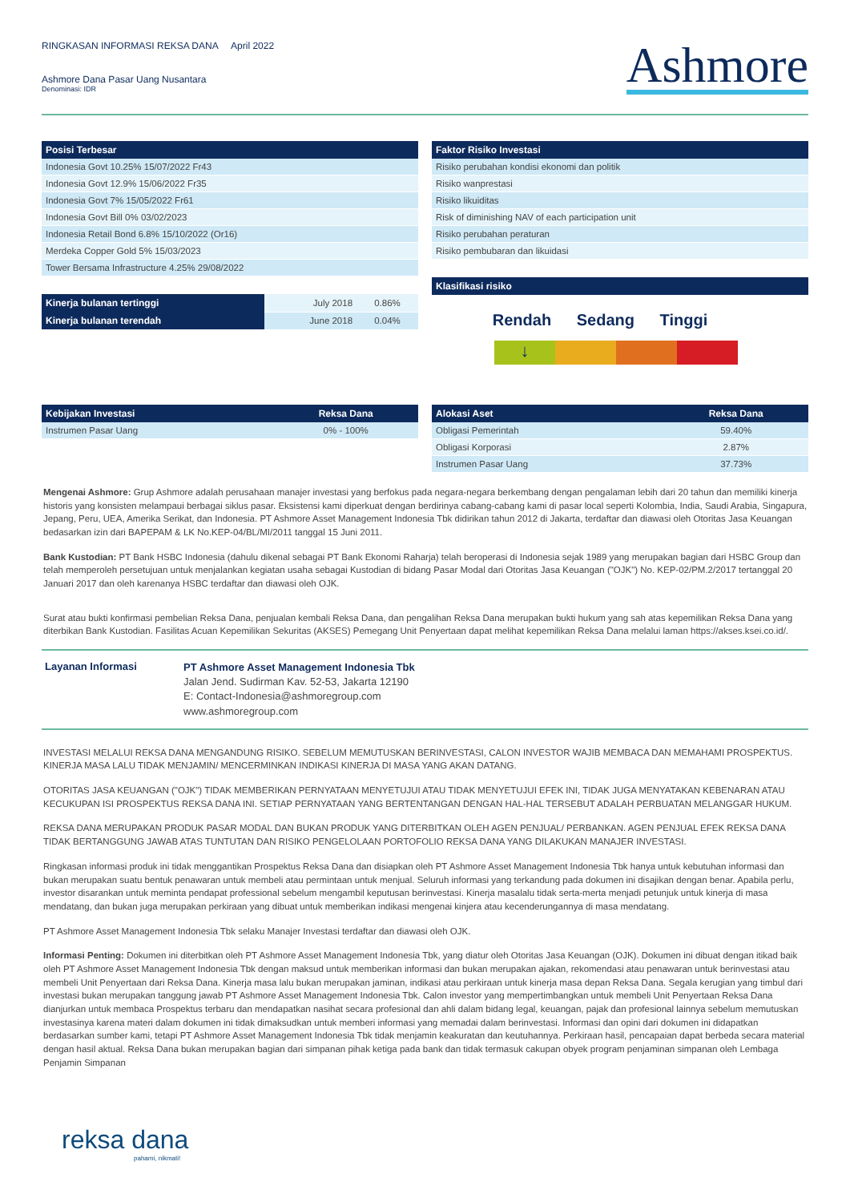RINGKASAN INFORMASI REKSA DANA April 2022
Ashmore Dana Pasar Uang Nusantara
Denominasi: IDR
Ashmore
| Posisi Terbesar |
| --- |
| Indonesia Govt 10.25% 15/07/2022 Fr43 |
| Indonesia Govt 12.9% 15/06/2022 Fr35 |
| Indonesia Govt 7% 15/05/2022 Fr61 |
| Indonesia Govt Bill 0% 03/02/2023 |
| Indonesia Retail Bond 6.8% 15/10/2022 (Or16) |
| Merdeka Copper Gold 5% 15/03/2023 |
| Tower Bersama Infrastructure 4.25% 29/08/2022 |
| Kinerja bulanan tertinggi | July 2018 | 0.86% |
| Kinerja bulanan terendah | June 2018 | 0.04% |
| Faktor Risiko Investasi |
| --- |
| Risiko perubahan kondisi ekonomi dan politik |
| Risiko wanprestasi |
| Risiko likuiditas |
| Risk of diminishing NAV of each participation unit |
| Risiko perubahan peraturan |
| Risiko pembubaran dan likuidasi |
| Klasifikasi risiko |
| --- |
Rendah Sedang Tinggi
↓
| Kebijakan Investasi | Reksa Dana |
| --- | --- |
| Instrumen Pasar Uang | 0% - 100% |
| Alokasi Aset | Reksa Dana |
| --- | --- |
| Obligasi Pemerintah | 59.40% |
| Obligasi Korporasi | 2.87% |
| Instrumen Pasar Uang | 37.73% |
Mengenai Ashmore: Grup Ashmore adalah perusahaan manajer investasi yang berfokus pada negara-negara berkembang dengan pengalaman lebih dari 20 tahun dan memiliki kinerja historis yang konsisten melampaui berbagai siklus pasar. Eksistensi kami diperkuat dengan berdirinya cabang-cabang kami di pasar local seperti Kolombia, India, Saudi Arabia, Singapura, Jepang, Peru, UEA, Amerika Serikat, dan Indonesia. PT Ashmore Asset Management Indonesia Tbk didirikan tahun 2012 di Jakarta, terdaftar dan diawasi oleh Otoritas Jasa Keuangan bedasarkan izin dari BAPEPAM & LK No.KEP-04/BL/MI/2011 tanggal 15 Juni 2011.
Bank Kustodian: PT Bank HSBC Indonesia (dahulu dikenal sebagai PT Bank Ekonomi Raharja) telah beroperasi di Indonesia sejak 1989 yang merupakan bagian dari HSBC Group dan telah memperoleh persetujuan untuk menjalankan kegiatan usaha sebagai Kustodian di bidang Pasar Modal dari Otoritas Jasa Keuangan ("OJK") No. KEP-02/PM.2/2017 tertanggal 20 Januari 2017 dan oleh karenanya HSBC terdaftar dan diawasi oleh OJK.
Surat atau bukti konfirmasi pembelian Reksa Dana, penjualan kembali Reksa Dana, dan pengalihan Reksa Dana merupakan bukti hukum yang sah atas kepemilikan Reksa Dana yang diterbikan Bank Kustodian. Fasilitas Acuan Kepemilikan Sekuritas (AKSES) Pemegang Unit Penyertaan dapat melihat kepemilikan Reksa Dana melalui laman https://akses.ksei.co.id/.
Layanan Informasi
PT Ashmore Asset Management Indonesia Tbk
Jalan Jend. Sudirman Kav. 52-53, Jakarta 12190
E: Contact-Indonesia@ashmoregroup.com
www.ashmoregroup.com
INVESTASI MELALUI REKSA DANA MENGANDUNG RISIKO. SEBELUM MEMUTUSKAN BERINVESTASI, CALON INVESTOR WAJIB MEMBACA DAN MEMAHAMI PROSPEKTUS. KINERJA MASA LALU TIDAK MENJAMIN/ MENCERMINKAN INDIKASI KINERJA DI MASA YANG AKAN DATANG.
OTORITAS JASA KEUANGAN ("OJK") TIDAK MEMBERIKAN PERNYATAAN MENYETUJUI ATAU TIDAK MENYETUJUI EFEK INI, TIDAK JUGA MENYATAKAN KEBENARAN ATAU KECUKUPAN ISI PROSPEKTUS REKSA DANA INI. SETIAP PERNYATAAN YANG BERTENTANGAN DENGAN HAL-HAL TERSEBUT ADALAH PERBUATAN MELANGGAR HUKUM.
REKSA DANA MERUPAKAN PRODUK PASAR MODAL DAN BUKAN PRODUK YANG DITERBITKAN OLEH AGEN PENJUAL/ PERBANKAN. AGEN PENJUAL EFEK REKSA DANA TIDAK BERTANGGUNG JAWAB ATAS TUNTUTAN DAN RISIKO PENGELOLAAN PORTOFOLIO REKSA DANA YANG DILAKUKAN MANAJER INVESTASI.
Ringkasan informasi produk ini tidak menggantikan Prospektus Reksa Dana dan disiapkan oleh PT Ashmore Asset Management Indonesia Tbk hanya untuk kebutuhan informasi dan bukan merupakan suatu bentuk penawaran untuk membeli atau permintaan untuk menjual. Seluruh informasi yang terkandung pada dokumen ini disajikan dengan benar. Apabila perlu, investor disarankan untuk meminta pendapat professional sebelum mengambil keputusan berinvestasi. Kinerja masalalu tidak serta-merta menjadi petunjuk untuk kinerja di masa mendatang, dan bukan juga merupakan perkiraan yang dibuat untuk memberikan indikasi mengenai kinjera atau kecenderungannya di masa mendatang.
PT Ashmore Asset Management Indonesia Tbk selaku Manajer Investasi terdaftar dan diawasi oleh OJK.
Informasi Penting: Dokumen ini diterbitkan oleh PT Ashmore Asset Management Indonesia Tbk, yang diatur oleh Otoritas Jasa Keuangan (OJK). Dokumen ini dibuat dengan itikad baik oleh PT Ashmore Asset Management Indonesia Tbk dengan maksud untuk memberikan informasi dan bukan merupakan ajakan, rekomendasi atau penawaran untuk berinvestasi atau membeli Unit Penyertaan dari Reksa Dana. Kinerja masa lalu bukan merupakan jaminan, indikasi atau perkiraan untuk kinerja masa depan Reksa Dana. Segala kerugian yang timbul dari investasi bukan merupakan tanggung jawab PT Ashmore Asset Management Indonesia Tbk. Calon investor yang mempertimbangkan untuk membeli Unit Penyertaan Reksa Dana dianjurkan untuk membaca Prospektus terbaru dan mendapatkan nasihat secara profesional dan ahli dalam bidang legal, keuangan, pajak dan profesional lainnya sebelum memutuskan investasinya karena materi dalam dokumen ini tidak dimaksudkan untuk memberi informasi yang memadai dalam berinvestasi. Informasi dan opini dari dokumen ini didapatkan berdasarkan sumber kami, tetapi PT Ashmore Asset Management Indonesia Tbk tidak menjamin keakuratan dan keutuhannya. Perkiraan hasil, pencapaian dapat berbeda secara material dengan hasil aktual. Reksa Dana bukan merupakan bagian dari simpanan pihak ketiga pada bank dan tidak termasuk cakupan obyek program penjaminan simpanan oleh Lembaga Penjamin Simpanan
reksa dana
pahami, nikmati!